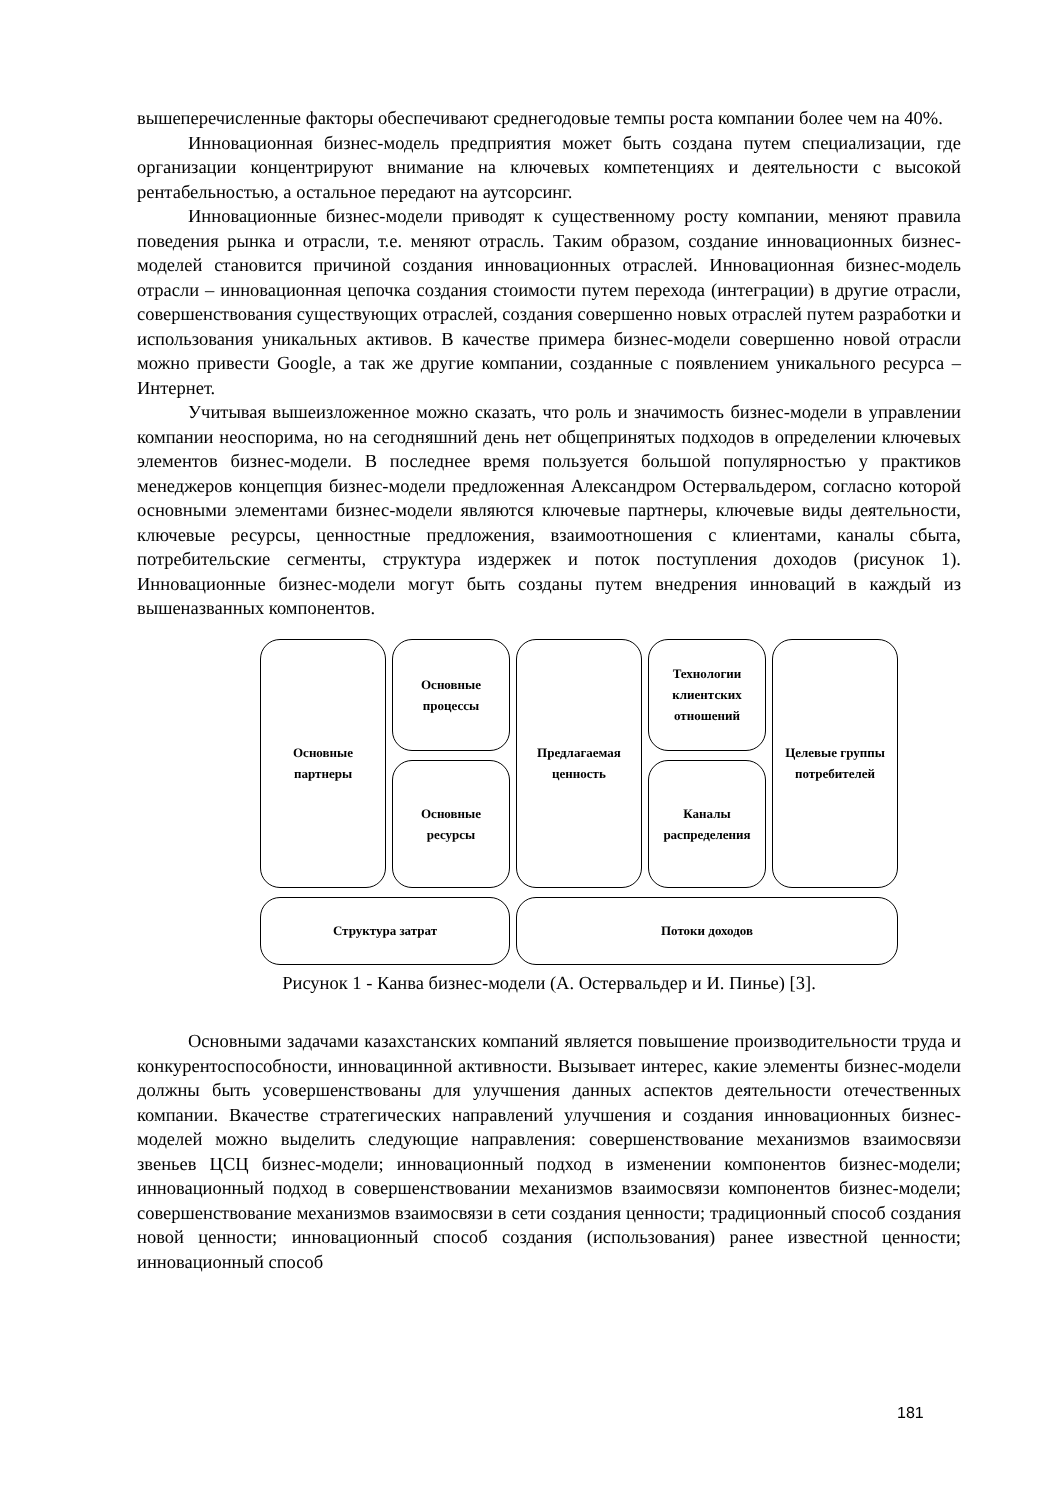вышеперечисленные факторы обеспечивают среднегодовые темпы роста компании более чем на 40%.
Инновационная бизнес-модель предприятия может быть создана путем специализации, где организации концентрируют внимание на ключевых компетенциях и деятельности с высокой рентабельностью, а остальное передают на аутсорсинг.
Инновационные бизнес-модели приводят к существенному росту компании, меняют правила поведения рынка и отрасли, т.е. меняют отрасль. Таким образом, создание инновационных бизнес-моделей становится причиной создания инновационных отраслей. Инновационная бизнес-модель отрасли – инновационная цепочка создания стоимости путем перехода (интеграции) в другие отрасли, совершенствования существующих отраслей, создания совершенно новых отраслей путем разработки и использования уникальных активов. В качестве примера бизнес-модели совершенно новой отрасли можно привести Google, а так же другие компании, созданные с появлением уникального ресурса – Интернет.
Учитывая вышеизложенное можно сказать, что роль и значимость бизнес-модели в управлении компании неоспорима, но на сегодняшний день нет общепринятых подходов в определении ключевых элементов бизнес-модели. В последнее время пользуется большой популярностью у практиков менеджеров концепция бизнес-модели предложенная Александром Остервальдером, согласно которой основными элементами бизнес-модели являются ключевые партнеры, ключевые виды деятельности, ключевые ресурсы, ценностные предложения, взаимоотношения с клиентами, каналы сбыта, потребительские сегменты, структура издержек и поток поступления доходов (рисунок 1). Инновационные бизнес-модели могут быть созданы путем внедрения инноваций в каждый из вышеназванных компонентов.
Основные партнеры
Основные процессы
Предлагаемая ценность
Технологии клиентских отношений
Целевые группы потребителей
Основные ресурсы
Каналы распределения
Структура затрат
Потоки доходов
Рисунок 1 - Канва бизнес-модели (А. Остервальдер и И. Пинье) [3].
Основными задачами казахстанских компаний является повышение производительности труда и конкурентоспособности, инновацинной активности. Вызывает интерес, какие элементы бизнес-модели должны быть усовершенствованы для улучшения данных аспектов деятельности отечественных компании. Вкачестве стратегических направлений улучшения и создания инновационных бизнес-моделей можно выделить следующие направления: совершенствование механизмов взаимосвязи звеньев ЦСЦ бизнес-модели; инновационный подход в изменении компонентов бизнес-модели; инновационный подход в совершенствовании механизмов взаимосвязи компонентов бизнес-модели; совершенствование механизмов взаимосвязи в сети создания ценности; традиционный способ создания новой ценности; инновационный способ создания (использования) ранее известной ценности; инновационный способ
181